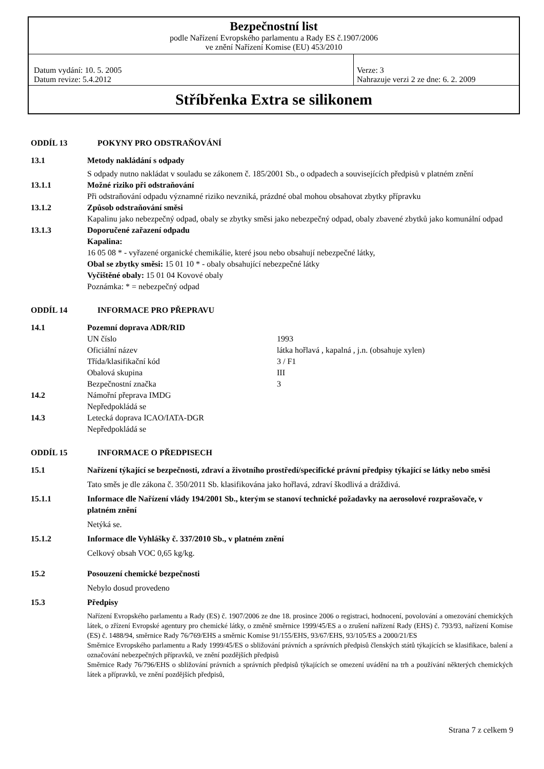| Bezpečnostní list podle Nařízení Evropského parlamentu a Rady ES č.1907/2006 ve znění Nařízení Komise (EU) 453/2010 | |
| Datum vydání: 10. 5. 2005 Datum revize: 5.4.2012 | Verze: 3 Nahrazuje verzi 2 ze dne: 6. 2. 2009 |
| Stříbřenka Extra se silikonem | |
ODDÍL 13 POKYNY PRO ODSTRAŇOVÁNÍ
13.1 Metody nakládání s odpady
S odpady nutno nakládat v souladu se zákonem č. 185/2001 Sb., o odpadech a souvisejících předpisů v platném znění
13.1.1 Možné riziko při odstraňování
Při odstraňování odpadu významné riziko nevzniká, prázdné obal mohou obsahovat zbytky přípravku
13.1.2 Způsob odstraňování směsi
Kapalinu jako nebezpečný odpad, obaly se zbytky směsi jako nebezpečný odpad, obaly zbavené zbytků jako komunální odpad
13.1.3 Doporučené zařazení odpadu
Kapalina:
16 05 08 * - vyřazené organické chemikálie, které jsou nebo obsahují nebezpečné látky,
Obal se zbytky směsi: 15 01 10 * - obaly obsahující nebezpečné látky
Vyčištěné obaly: 15 01 04 Kovové obaly
Poznámka: * = nebezpečný odpad
ODDÍL 14 INFORMACE PRO PŘEPRAVU
14.1 Pozemní doprava ADR/RID
| UN číslo | 1993 |
| Oficiální název | látka hořlavá , kapalná , j.n. (obsahuje xylen) |
| Třída/klasifikační kód | 3 / F1 |
| Obalová skupina | III |
| Bezpečnostní značka | 3 |
14.2 Námořní přeprava IMDG
Nepředpokládá se
14.3 Letecká doprava ICAO/IATA-DGR
Nepředpokládá se
ODDÍL 15 INFORMACE O PŘEDPISECH
15.1 Nařízení týkající se bezpečnosti, zdraví a životního prostředí/specifické právní předpisy týkající se látky nebo směsi
Tato směs je dle zákona č. 350/2011 Sb. klasifikována jako hořlavá, zdraví škodlivá a dráždivá.
15.1.1 Informace dle Nařízení vlády 194/2001 Sb., kterým se stanoví technické požadavky na aerosolové rozprašovače, v platném znění
Netýká se.
15.1.2 Informace dle Vyhlášky č. 337/2010 Sb., v platném znění
Celkový obsah VOC 0,65 kg/kg.
15.2 Posouzení chemické bezpečnosti
Nebylo dosud provedeno
15.3 Předpisy
Nařízení Evropského parlamentu a Rady (ES) č. 1907/2006 ze dne 18. prosince 2006 o registraci, hodnocení, povolování a omezování chemických látek, o zřízení Evropské agentury pro chemické látky, o změně směrnice 1999/45/ES a o zrušení nařízení Rady (EHS) č. 793/93, nařízení Komise (ES) č. 1488/94, směrnice Rady 76/769/EHS a směrnic Komise 91/155/EHS, 93/67/EHS, 93/105/ES a 2000/21/ES
Směrnice Evropského parlamentu a Rady 1999/45/ES o sbližování právních a správních předpisů členských států týkajících se klasifikace, balení a označování nebezpečných přípravků, ve znění pozdějších předpisů
Směrnice Rady 76/796/EHS o sbližování právních a správních předpisů týkajících se omezení uvádění na trh a používání některých chemických látek a přípravků, ve znění pozdějších předpisů,
Strana 7 z celkem 9